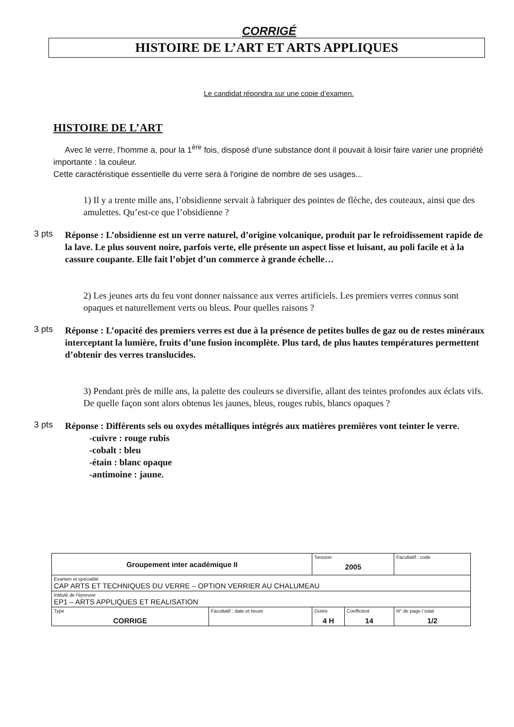CORRIGÉ
HISTOIRE DE L’ART ET ARTS APPLIQUES
Le candidat répondra sur une copie d’examen.
HISTOIRE DE L’ART
Avec le verre, l'homme a, pour la 1<sup>ère</sup> fois, disposé d'une substance dont il pouvait à loisir faire varier une propriété importante : la couleur.
Cette caractéristique essentielle du verre sera à l'origine de nombre de ses usages...
1) Il y a trente mille ans, l’obsidienne servait à fabriquer des pointes de flèche, des couteaux, ainsi que des amulettes. Qu’est-ce que l’obsidienne ?
3 pts
Réponse : L’obsidienne est un verre naturel, d’origine volcanique, produit par le refroidissement rapide de la lave. Le plus souvent noire, parfois verte, elle présente un aspect lisse et luisant, au poli facile et à la cassure coupante. Elle fait l’objet d’un commerce à grande échelle…
2) Les jeunes arts du feu vont donner naissance aux verres artificiels. Les premiers verres connus sont opaques et naturellement verts ou bleus. Pour quelles raisons ?
3 pts
Réponse : L’opacité des premiers verres est due à la présence de petites bulles de gaz ou de restes minéraux interceptant la lumière, fruits d’une fusion incomplète. Plus tard, de plus hautes températures permettent d’obtenir des verres translucides.
3) Pendant près de mille ans, la palette des couleurs se diversifie, allant des teintes profondes aux éclats vifs. De quelle façon sont alors obtenus les jaunes, bleus, rouges rubis, blancs opaques ?
3 pts
Réponse : Différents sels ou oxydes métalliques intégrés aux matières premières vont teinter le verre.
-cuivre : rouge rubis
-cobalt : bleu
-étain : blanc opaque
-antimoine : jaune.
| Groupement inter académique II | | Session 2005 | | Facultatif : code |
| Examen et spécialité CAP ARTS ET TECHNIQUES DU VERRE – OPTION VERRIER AU CHALUMEAU | | | | |
| Intitulé de l'épreuve EP1 – ARTS APPLIQUES ET REALISATION | | | | |
| Type CORRIGE | Facultatif : date et heure | Durée 4 H | Coefficient 14 | N° de page / total 1/2 |